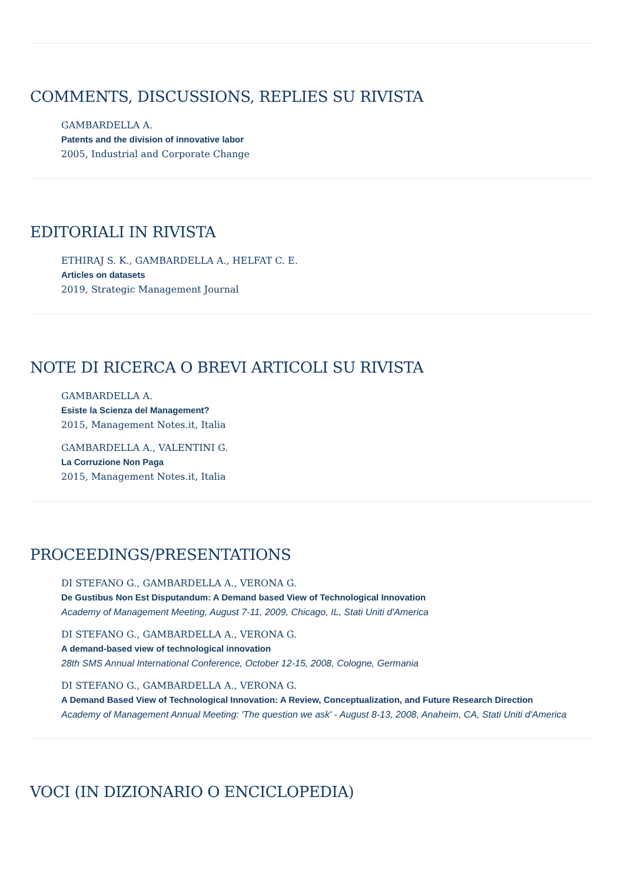COMMENTS, DISCUSSIONS, REPLIES SU RIVISTA
GAMBARDELLA A.
Patents and the division of innovative labor
2005, Industrial and Corporate Change
EDITORIALI IN RIVISTA
ETHIRAJ S. K., GAMBARDELLA A., HELFAT C. E.
Articles on datasets
2019, Strategic Management Journal
NOTE DI RICERCA O BREVI ARTICOLI SU RIVISTA
GAMBARDELLA A.
Esiste la Scienza del Management?
2015, Management Notes.it, Italia
GAMBARDELLA A., VALENTINI G.
La Corruzione Non Paga
2015, Management Notes.it, Italia
PROCEEDINGS/PRESENTATIONS
DI STEFANO G., GAMBARDELLA A., VERONA G.
De Gustibus Non Est Disputandum: A Demand based View of Technological Innovation
Academy of Management Meeting, August 7-11, 2009, Chicago, IL, Stati Uniti d'America
DI STEFANO G., GAMBARDELLA A., VERONA G.
A demand-based view of technological innovation
28th SMS Annual International Conference, October 12-15, 2008, Cologne, Germania
DI STEFANO G., GAMBARDELLA A., VERONA G.
A Demand Based View of Technological Innovation: A Review, Conceptualization, and Future Research Direction
Academy of Management Annual Meeting: 'The question we ask' - August 8-13, 2008, Anaheim, CA, Stati Uniti d'America
VOCI (IN DIZIONARIO O ENCICLOPEDIA)